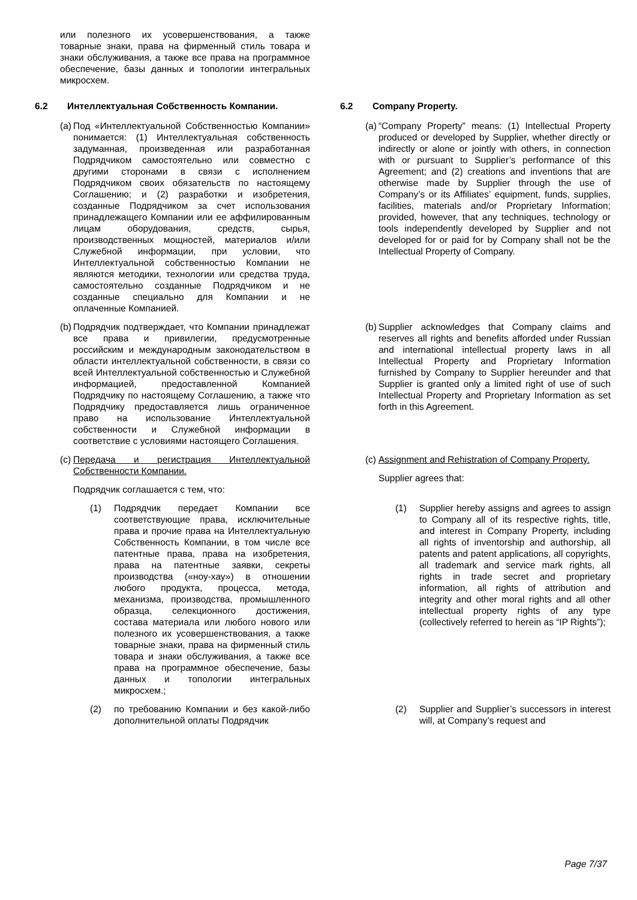| или полезного их усовершенствования, а также товарные знаки, права на фирменный стиль товара и знаки обслуживания, а также все права на программное обеспечение, базы данных и топологии интегральных микросхем. | |
| 6.2 Интеллектуальная Собственность Компании. | 6.2 Company Property. |
| (a) Под «Интеллектуальной Собственностью Компании» понимается: (1) Интеллектуальная собственность задуманная, произведенная или разработанная Подрядчиком самостоятельно или совместно с другими сторонами в связи с исполнением Подрядчиком своих обязательств по настоящему Соглашению; и (2) разработки и изобретения, созданные Подрядчиком за счет использования принадлежащего Компании или ее аффилированным лицам оборудования, средств, сырья, производственных мощностей, материалов и/или Служебной информации, при условии, что Интеллектуальной собственностью Компании не являются методики, технологии или средства труда, самостоятельно созданные Подрядчиком и не созданные специально для Компании и не оплаченные Компанией. | (a) “Company Property” means: (1) Intellectual Property produced or developed by Supplier, whether directly or indirectly or alone or jointly with others, in connection with or pursuant to Supplier’s performance of this Agreement; and (2) creations and inventions that are otherwise made by Supplier through the use of Company’s or its Affiliates’ equipment, funds, supplies, facilities, materials and/or Proprietary Information; provided, however, that any techniques, technology or tools independently developed by Supplier and not developed for or paid for by Company shall not be the Intellectual Property of Company. |
| (b) Подрядчик подтверждает, что Компании принадлежат все права и привилегии, предусмотренные российским и международным законодательством в области интеллектуальной собственности, в связи со всей Интеллектуальной собственностью и Служебной информацией, предоставленной Компанией Подрядчику по настоящему Соглашению, а также что Подрядчику предоставляется лишь ограниченное право на использование Интеллектуальной собственности и Служебной информации в соответствие с условиями настоящего Соглашения. | (b) Supplier acknowledges that Company claims and reserves all rights and benefits afforded under Russian and international intellectual property laws in all Intellectual Property and Proprietary Information furnished by Company to Supplier hereunder and that Supplier is granted only a limited right of use of such Intellectual Property and Proprietary Information as set forth in this Agreement. |
| (c) Передача и регистрация Интеллектуальной Собственности Компании. Подрядчик соглашается с тем, что: | (c) Assignment and Rehistration of Company Property. Supplier agrees that: |
| (1) Подрядчик передает Компании все соответствующие права, исключительные права и прочие права на Интеллектуальную Собственность Компании, в том числе все патентные права, права на изобретения, права на патентные заявки, секреты производства («ноу-хау») в отношении любого продукта, процесса, метода, механизма, производства, промышленного образца, селекционного достижения, состава материала или любого нового или полезного их усовершенствования, а также товарные знаки, права на фирменный стиль товара и знаки обслуживания, а также все права на программное обеспечение, базы данных и топологии интегральных микросхем.; | (1) Supplier hereby assigns and agrees to assign to Company all of its respective rights, title, and interest in Company Property, including all rights of inventorship and authorship, all patents and patent applications, all copyrights, all trademark and service mark rights, all rights in trade secret and proprietary information, all rights of attribution and integrity and other moral rights and all other intellectual property rights of any type (collectively referred to herein as “IP Rights”); |
| (2) по требованию Компании и без какой-либо дополнительной оплаты Подрядчик | (2) Supplier and Supplier’s successors in interest will, at Company’s request and |
Page 7/37